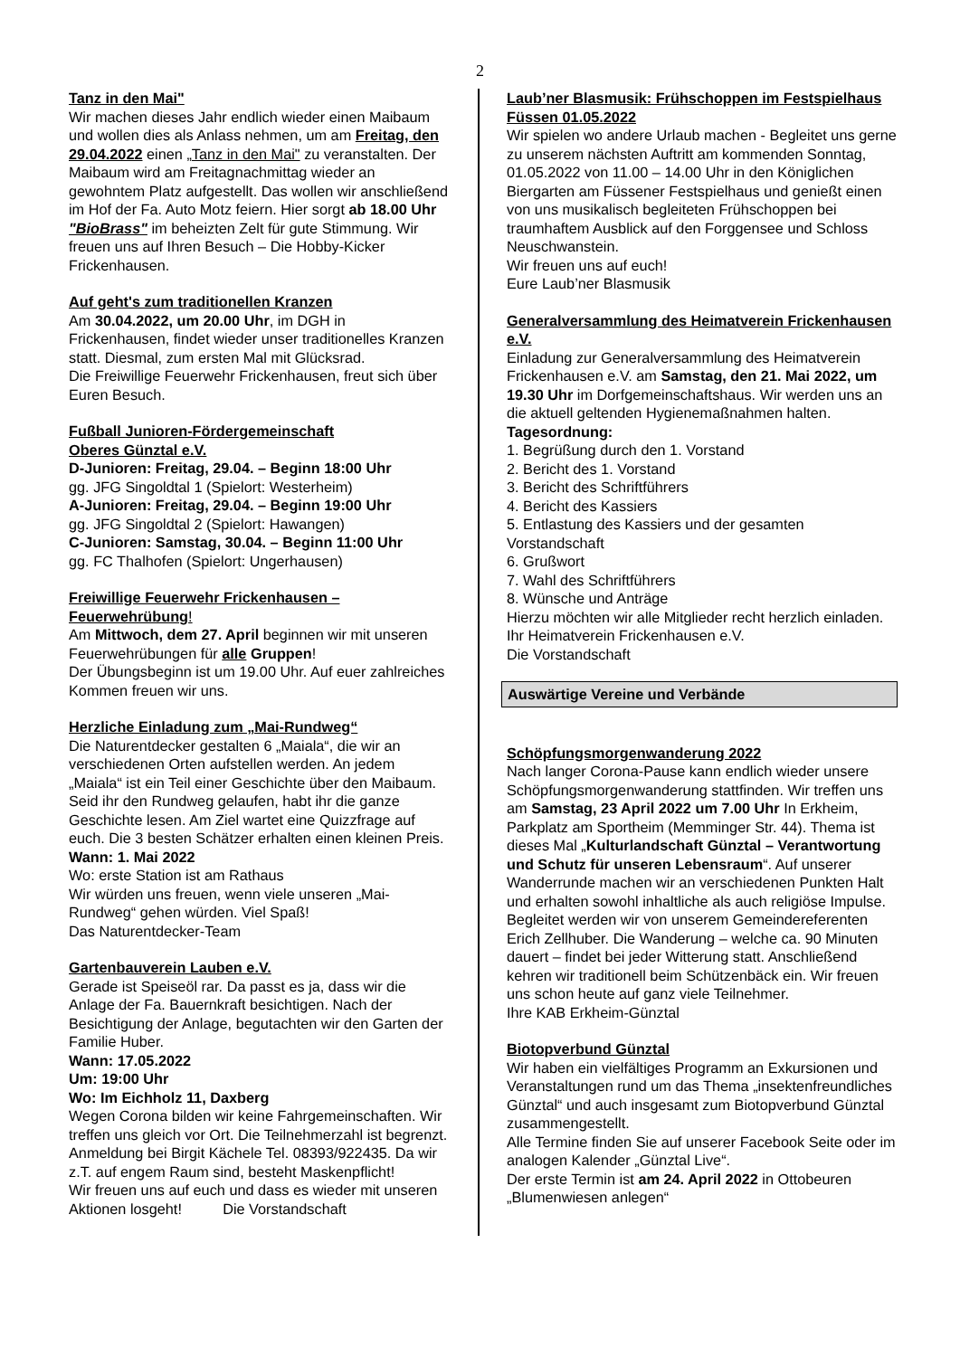2
Tanz in den Mai"
Wir machen dieses Jahr endlich wieder einen Maibaum und wollen dies als Anlass nehmen, um am Freitag, den 29.04.2022 einen „Tanz in den Mai" zu veranstalten. Der Maibaum wird am Freitagnachmittag wieder an gewohntem Platz aufgestellt. Das wollen wir anschließend im Hof der Fa. Auto Motz feiern. Hier sorgt ab 18.00 Uhr "BioBrass" im beheizten Zelt für gute Stimmung. Wir freuen uns auf Ihren Besuch – Die Hobby-Kicker Frickenhausen.
Auf geht's zum traditionellen Kranzen
Am 30.04.2022, um 20.00 Uhr, im DGH in Frickenhausen, findet wieder unser traditionelles Kranzen statt. Diesmal, zum ersten Mal mit Glücksrad.
Die Freiwillige Feuerwehr Frickenhausen, freut sich über Euren Besuch.
Fußball Junioren-Fördergemeinschaft
Oberes Günztal e.V.
D-Junioren: Freitag, 29.04. – Beginn 18:00 Uhr
gg. JFG Singoldtal 1 (Spielort: Westerheim)
A-Junioren: Freitag, 29.04. – Beginn 19:00 Uhr
gg. JFG Singoldtal 2 (Spielort: Hawangen)
C-Junioren: Samstag, 30.04. – Beginn 11:00 Uhr
gg. FC Thalhofen (Spielort: Ungerhausen)
Freiwillige Feuerwehr Frickenhausen – Feuerwehrübung!
Am Mittwoch, dem 27. April beginnen wir mit unseren Feuerwehrübungen für alle Gruppen!
Der Übungsbeginn ist um 19.00 Uhr. Auf euer zahlreiches Kommen freuen wir uns.
Herzliche Einladung zum „Mai-Rundweg“
Die Naturentdecker gestalten 6 „Maiala“, die wir an verschiedenen Orten aufstellen werden. An jedem „Maiala“ ist ein Teil einer Geschichte über den Maibaum. Seid ihr den Rundweg gelaufen, habt ihr die ganze Geschichte lesen. Am Ziel wartet eine Quizzfrage auf euch. Die 3 besten Schätzer erhalten einen kleinen Preis.
Wann: 1. Mai 2022
Wo: erste Station ist am Rathaus
Wir würden uns freuen, wenn viele unseren „Mai-Rundweg“ gehen würden. Viel Spaß!
Das Naturentdecker-Team
Gartenbauverein Lauben e.V.
Gerade ist Speiseöl rar. Da passt es ja, dass wir die Anlage der Fa. Bauernkraft besichtigen. Nach der Besichtigung der Anlage, begutachten wir den Garten der Familie Huber.
Wann: 17.05.2022
Um: 19:00 Uhr
Wo: Im Eichholz 11, Daxberg
Wegen Corona bilden wir keine Fahrgemeinschaften. Wir treffen uns gleich vor Ort. Die Teilnehmerzahl ist begrenzt. Anmeldung bei Birgit Kächele Tel. 08393/922435. Da wir z.T. auf engem Raum sind, besteht Maskenpflicht!
Wir freuen uns auf euch und dass es wieder mit unseren Aktionen losgeht! Die Vorstandschaft
Laub’ner Blasmusik: Frühschoppen im Festspielhaus Füssen 01.05.2022
Wir spielen wo andere Urlaub machen - Begleitet uns gerne zu unserem nächsten Auftritt am kommenden Sonntag, 01.05.2022 von 11.00 – 14.00 Uhr in den Königlichen Biergarten am Füssener Festspielhaus und genießt einen von uns musikalisch begleiteten Frühschoppen bei traumhaftem Ausblick auf den Forggensee und Schloss Neuschwanstein.
Wir freuen uns auf euch!
Eure Laub’ner Blasmusik
Generalversammlung des Heimatverein Frickenhausen e.V.
Einladung zur Generalversammlung des Heimatverein Frickenhausen e.V. am Samstag, den 21. Mai 2022, um 19.30 Uhr im Dorfgemeinschaftshaus. Wir werden uns an die aktuell geltenden Hygienemaßnahmen halten.
Tagesordnung:
1. Begrüßung durch den 1. Vorstand
2. Bericht des 1. Vorstand
3. Bericht des Schriftführers
4. Bericht des Kassiers
5. Entlastung des Kassiers und der gesamten Vorstandschaft
6. Grußwort
7. Wahl des Schriftführers
8. Wünsche und Anträge
Hierzu möchten wir alle Mitglieder recht herzlich einladen.
Ihr Heimatverein Frickenhausen e.V.
Die Vorstandschaft
Auswärtige Vereine und Verbände
Schöpfungsmorgenwanderung 2022
Nach langer Corona-Pause kann endlich wieder unsere Schöpfungsmorgenwanderung stattfinden. Wir treffen uns am Samstag, 23 April 2022 um 7.00 Uhr In Erkheim, Parkplatz am Sportheim (Memminger Str. 44). Thema ist dieses Mal „Kulturlandschaft Günztal – Verantwortung und Schutz für unseren Lebensraum“. Auf unserer Wanderrunde machen wir an verschiedenen Punkten Halt und erhalten sowohl inhaltliche als auch religiöse Impulse. Begleitet werden wir von unserem Gemeindereferenten Erich Zellhuber. Die Wanderung – welche ca. 90 Minuten dauert – findet bei jeder Witterung statt. Anschließend kehren wir traditionell beim Schützenbäck ein. Wir freuen uns schon heute auf ganz viele Teilnehmer.
Ihre KAB Erkheim-Günztal
Biotopverbund Günztal
Wir haben ein vielfältiges Programm an Exkursionen und Veranstaltungen rund um das Thema „insektenfreundliches Günztal“ und auch insgesamt zum Biotopverbund Günztal zusammengestellt.
Alle Termine finden Sie auf unserer Facebook Seite oder im analogen Kalender „Günztal Live“.
Der erste Termin ist am 24. April 2022 in Ottobeuren „Blumenwiesen anlegen“